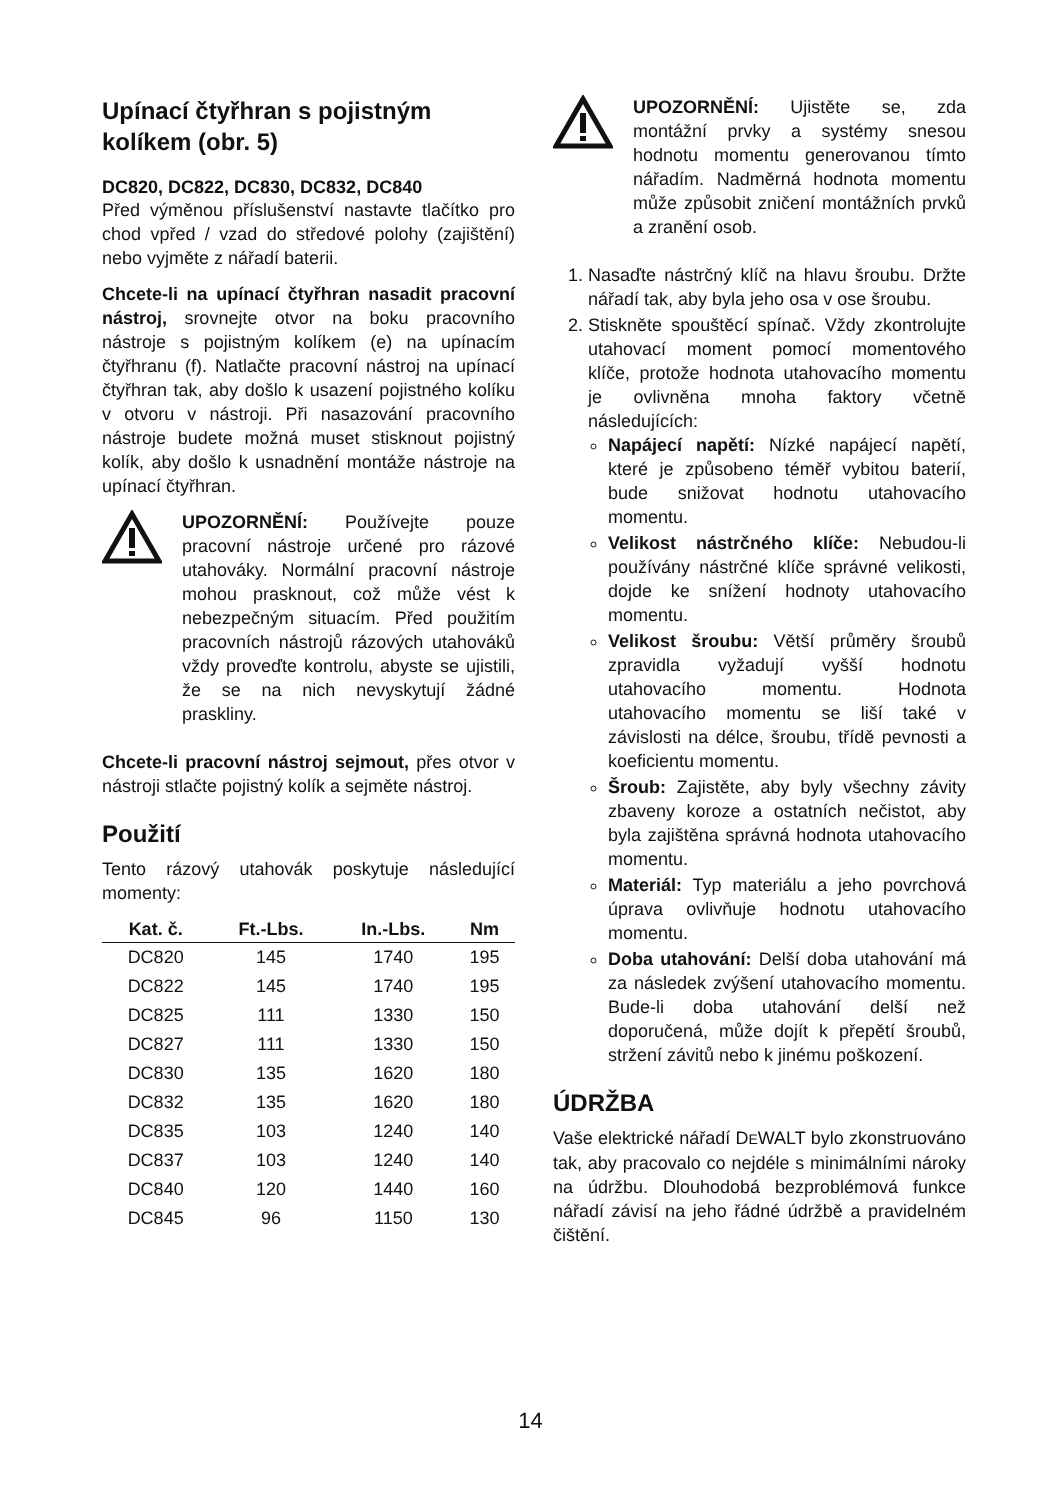Upínací čtyřhran s pojistným kolíkem (obr. 5)
DC820, DC822, DC830, DC832, DC840
Před výměnou příslušenství nastavte tlačítko pro chod vpřed / vzad do středové polohy (zajištění) nebo vyjměte z nářadí baterii.
Chcete-li na upínací čtyřhran nasadit pracovní nástroj, srovnejte otvor na boku pracovního nástroje s pojistným kolíkem (e) na upínacím čtyřhranu (f). Natlačte pracovní nástroj na upínací čtyřhran tak, aby došlo k usazení pojistného kolíku v otvoru v nástroji. Při nasazování pracovního nástroje budete možná muset stisknout pojistný kolík, aby došlo k usnadnění montáže nástroje na upínací čtyřhran.
UPOZORNĚNÍ: Používejte pouze pracovní nástroje určené pro rázové utahováky. Normální pracovní nástroje mohou prasknout, což může vést k nebezpečným situacím. Před použitím pracovních nástrojů rázových utahováků vždy proveďte kontrolu, abyste se ujistili, že se na nich nevyskytují žádné praskliny.
Chcete-li pracovní nástroj sejmout, přes otvor v nástroji stlačte pojistný kolík a sejměte nástroj.
Použití
Tento rázový utahovák poskytuje následující momenty:
| Kat. č. | Ft.-Lbs. | In.-Lbs. | Nm |
| --- | --- | --- | --- |
| DC820 | 145 | 1740 | 195 |
| DC822 | 145 | 1740 | 195 |
| DC825 | 111 | 1330 | 150 |
| DC827 | 111 | 1330 | 150 |
| DC830 | 135 | 1620 | 180 |
| DC832 | 135 | 1620 | 180 |
| DC835 | 103 | 1240 | 140 |
| DC837 | 103 | 1240 | 140 |
| DC840 | 120 | 1440 | 160 |
| DC845 | 96 | 1150 | 130 |
UPOZORNĚNÍ: Ujistěte se, zda montážní prvky a systémy snesou hodnotu momentu generovanou tímto nářadím. Nadměrná hodnota momentu může způsobit zničení montážních prvků a zranění osob.
1. Nasaďte nástrčný klíč na hlavu šroubu. Držte nářadí tak, aby byla jeho osa v ose šroubu.
2. Stiskněte spouštěcí spínač. Vždy zkontrolujte utahovací moment pomocí momentového klíče, protože hodnota utahovacího momentu je ovlivněna mnoha faktory včetně následujících:
Napájecí napětí: Nízké napájecí napětí, které je způsobeno téměř vybitou baterií, bude snižovat hodnotu utahovacího momentu.
Velikost nástrčného klíče: Nebudou-li používány nástrčné klíče správné velikosti, dojde ke snížení hodnoty utahovacího momentu.
Velikost šroubu: Větší průměry šroubů zpravidla vyžadují vyšší hodnotu utahovacího momentu. Hodnota utahovacího momentu se liší také v závislosti na délce, šroubu, třídě pevnosti a koeficientu momentu.
Šroub: Zajistěte, aby byly všechny závity zbaveny koroze a ostatních nečistot, aby byla zajištěna správná hodnota utahovacího momentu.
Materiál: Typ materiálu a jeho povrchová úprava ovlivňuje hodnotu utahovacího momentu.
Doba utahování: Delší doba utahování má za následek zvýšení utahovacího momentu. Bude-li doba utahování delší než doporučená, může dojít k přepětí šroubů, stržení závitů nebo k jinému poškození.
ÚDRŽBA
Vaše elektrické nářadí DEWALT bylo zkonstruováno tak, aby pracovalo co nejdéle s minimálními nároky na údržbu. Dlouhodobá bezproblémová funkce nářadí závisí na jeho řádné údržbě a pravidelném čištění.
14